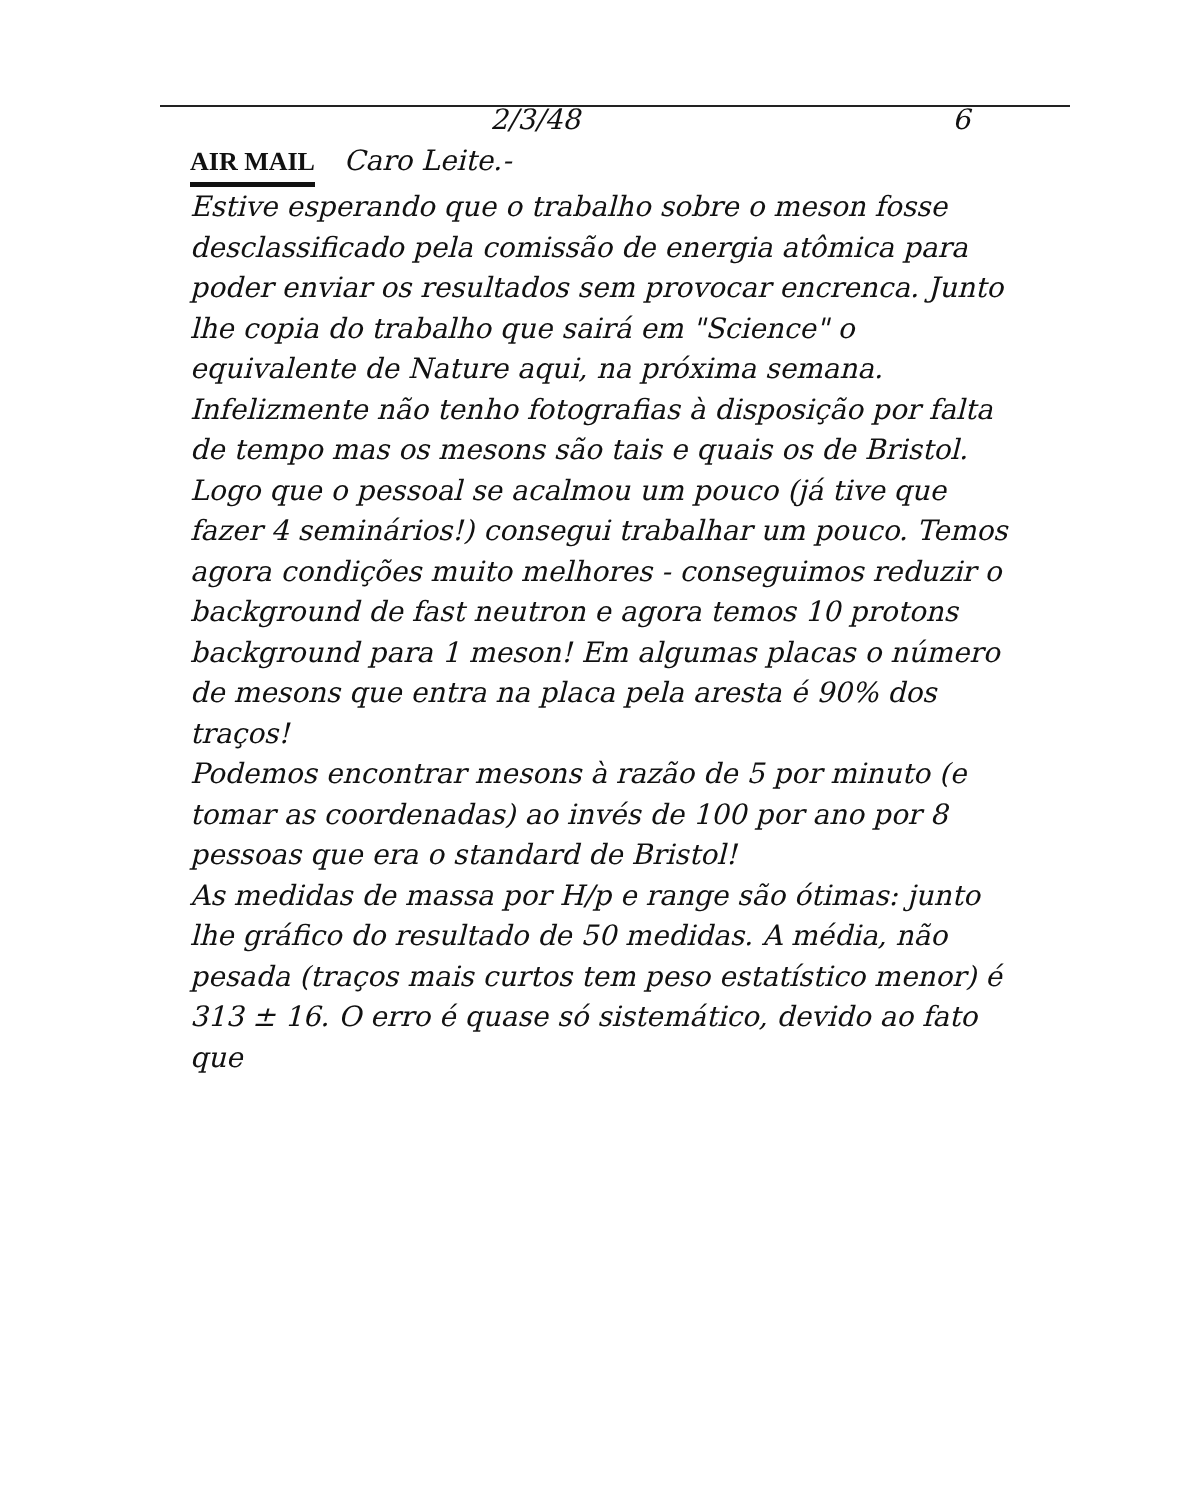2/3/48 6
AIR MAIL Caro Leite.-
Estive esperando que o trabalho sobre o meson fosse desclassificado pela comissão de energia atômica para poder enviar os resultados sem provocar encrenca. Junto lhe copia do trabalho que sairá em "Science" o equivalente de Nature aqui, na próxima semana. Infelizmente não tenho fotografias à disposição por falta de tempo mas os mesons são tais e quais os de Bristol.
Logo que o pessoal se acalmou um pouco (já tive que fazer 4 seminários!) consegui trabalhar um pouco. Temos agora condições muito melhores - conseguimos reduzir o background de fast neutron e agora temos 10 protons background para 1 meson! Em algumas placas o número de mesons que entra na placa pela aresta é 90% dos traços!
Podemos encontrar mesons à razão de 5 por minuto (e tomar as coordenadas) ao invés de 100 por ano por 8 pessoas que era o standard de Bristol!
As medidas de massa por H/p e range são ótimas: junto lhe gráfico do resultado de 50 medidas. A média, não pesada (traços mais curtos tem peso estatístico menor) é 313 ± 16. O erro é quase só sistemático, devido ao fato que